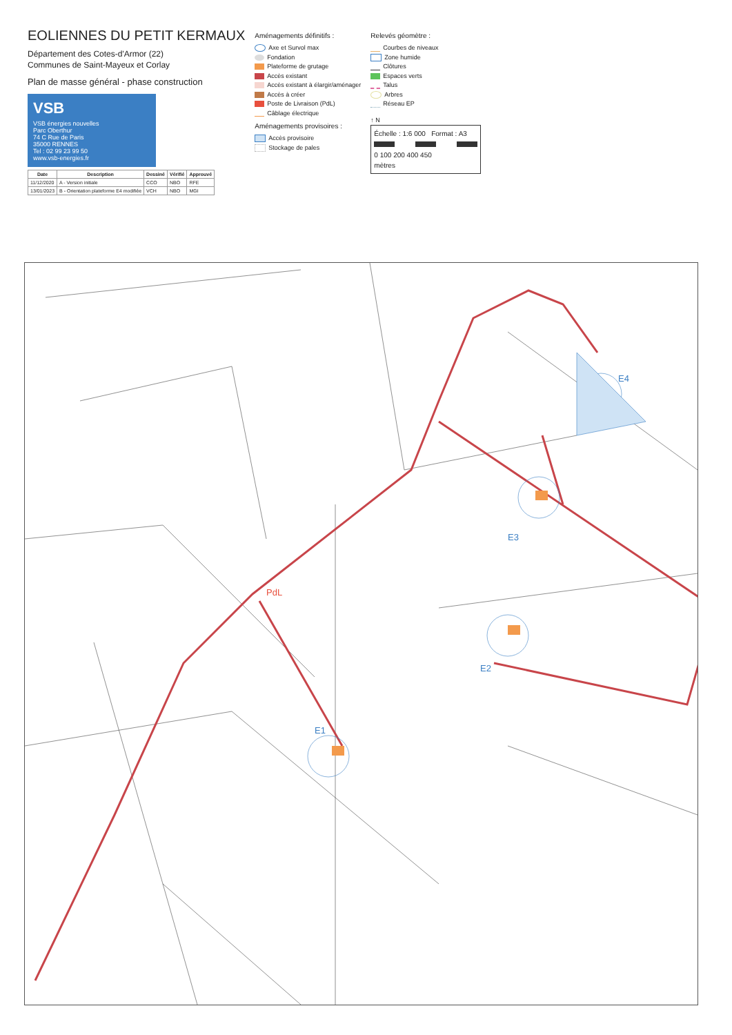EOLIENNES DU PETIT KERMAUX
Département des Cotes-d'Armor (22)
Communes de Saint-Mayeux et Corlay
Plan de masse général - phase construction
VSB
VSB énergies nouvelles
Parc Oberthur
74 C Rue de Paris
35000 RENNES
Tel : 02 99 23 99 50
www.vsb-energies.fr
| Date | Description | Dessiné | Vérifié | Approuvé |
| --- | --- | --- | --- | --- |
| 11/12/2020 | A - Version initiale | CCO | NBO | RFE |
| 13/01/2023 | B - Orientation plateforme E4 modifiée | VCH | NBO | MGI |
Aménagements définitifs :
Axe et Survol max
Fondation
Plateforme de grutage
Accès existant
Accès existant à élargir/aménager
Accès à créer
Poste de Livraison (PdL)
Câblage électrique
Aménagements provisoires :
Accès provisoire
Stockage de pales
Relevés géomètre :
Courbes de niveaux
Zone humide
Clôtures
Espaces verts
Talus
Arbres
Réseau EP
↑ N
Échelle : 1:6 000 Format : A3
0 100 200 400 450
mètres
E1
E2
E3
E4
PdL